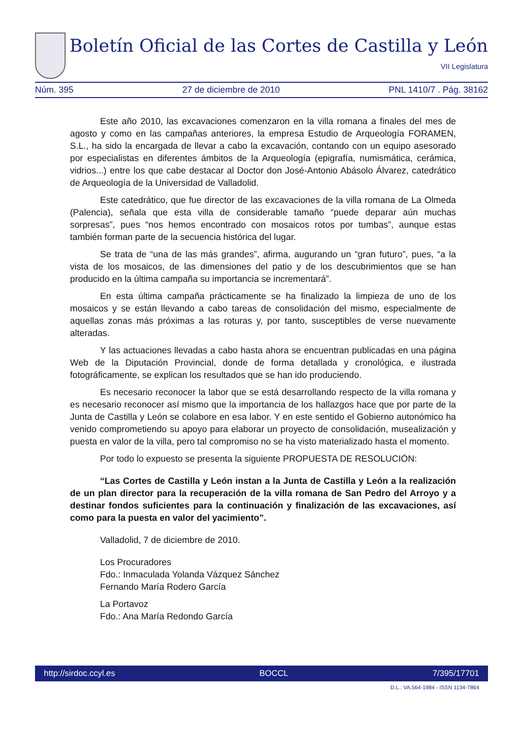Boletín Oficial de las Cortes de Castilla y León
VII Legislatura
Núm. 395 27 de diciembre de 2010 PNL 1410/7 . Pág. 38162
Este año 2010, las excavaciones comenzaron en la villa romana a finales del mes de agosto y como en las campañas anteriores, la empresa Estudio de Arqueología FORAMEN, S.L., ha sido la encargada de llevar a cabo la excavación, contando con un equipo asesorado por especialistas en diferentes ámbitos de la Arqueología (epigrafía, numismática, cerámica, vidrios...) entre los que cabe destacar al Doctor don José-Antonio Abásolo Álvarez, catedrático de Arqueología de la Universidad de Valladolid.
Este catedrático, que fue director de las excavaciones de la villa romana de La Olmeda (Palencia), señala que esta villa de considerable tamaño “puede deparar aún muchas sorpresas”, pues “nos hemos encontrado con mosaicos rotos por tumbas”, aunque estas también forman parte de la secuencia histórica del lugar.
Se trata de “una de las más grandes”, afirma, augurando un “gran futuro”, pues, “a la vista de los mosaicos, de las dimensiones del patio y de los descubrimientos que se han producido en la última campaña su importancia se incrementará”.
En esta última campaña prácticamente se ha finalizado la limpieza de uno de los mosaicos y se están llevando a cabo tareas de consolidación del mismo, especialmente de aquellas zonas más próximas a las roturas y, por tanto, susceptibles de verse nuevamente alteradas.
Y las actuaciones llevadas a cabo hasta ahora se encuentran publicadas en una página Web de la Diputación Provincial, donde de forma detallada y cronológica, e ilustrada fotográficamente, se explican los resultados que se han ido produciendo.
Es necesario reconocer la labor que se está desarrollando respecto de la villa romana y es necesario reconocer así mismo que la importancia de los hallazgos hace que por parte de la Junta de Castilla y León se colabore en esa labor. Y en este sentido el Gobierno autonómico ha venido comprometiendo su apoyo para elaborar un proyecto de consolidación, musealización y puesta en valor de la villa, pero tal compromiso no se ha visto materializado hasta el momento.
Por todo lo expuesto se presenta la siguiente PROPUESTA DE RESOLUCIÓN:
“Las Cortes de Castilla y León instan a la Junta de Castilla y León a la realización de un plan director para la recuperación de la villa romana de San Pedro del Arroyo y a destinar fondos suficientes para la continuación y finalización de las excavaciones, así como para la puesta en valor del yacimiento”.
Valladolid, 7 de diciembre de 2010.
Los Procuradores
Fdo.: Inmaculada Yolanda Vázquez Sánchez
Fernando María Rodero García
La Portavoz
Fdo.: Ana María Redondo García
http://sirdoc.ccyl.es BOCCL 7/395/17701
D.L.: VA.564-1984 - ISSN 1134-7864